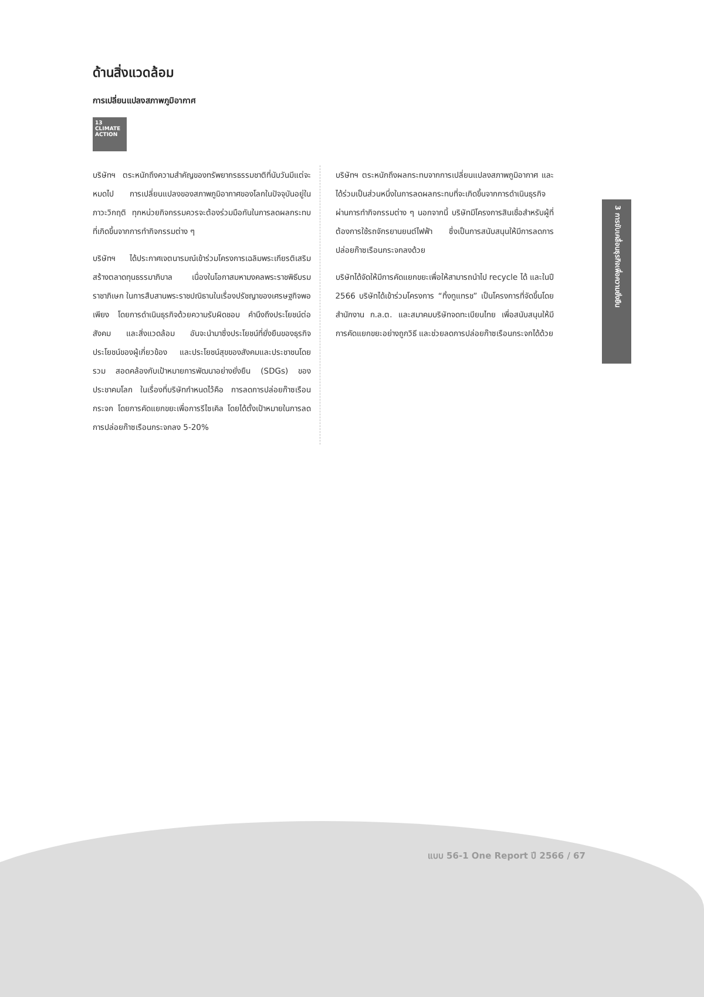ด้านสิ่งแวดล้อม
การเปลี่ยนแปลงสภาพภูมิอากาศ
13 CLIMATE ACTION
บริษัทฯ ตระหนักถึงความสำคัญของทรัพยากรธรรมชาติที่นับวันมีแต่จะหมดไป การเปลี่ยนแปลงของสภาพภูมิอากาศของโลกในปัจจุบันอยู่ในภาวะวิกฤติ ทุกหน่วยกิจกรรมควรจะต้องร่วมมือกันในการลดผลกระทบที่เกิดขึ้นจากการทำกิจกรรมต่าง ๆ
บริษัทฯ ได้ประกาศเจตนารมณ์เข้าร่วมโครงการเฉลิมพระเกียรติเสริมสร้างตลาดทุนธรรมาภิบาล เนื่องในโอกาสมหามงคลพระราชพิธีบรมราชาภิเษก ในการสืบสานพระราชปณิธานในเรื่องปรัชญาของเศรษฐกิจพอเพียง โดยการดำเนินธุรกิจด้วยความรับผิดชอบ คำนึงถึงประโยชน์ต่อสังคม และสิ่งแวดล้อม อันจะนำมาซึ่งประโยชน์ที่ยั่งยืนของธุรกิจ ประโยชน์ของผู้เกี่ยวข้อง และประโยชน์สุขของสังคมและประชาชนโดยรวม สอดคล้องกับเป้าหมายการพัฒนาอย่างยั่งยืน (SDGs) ของประชาคมโลก ในเรื่องที่บริษัทกำหนดไว้คือ การลดการปล่อยก๊าซเรือนกระจก โดยการคัดแยกขยะเพื่อการรีไซเคิล โดยได้ตั้งเป้าหมายในการลดการปล่อยก๊าซเรือนกระจกลง 5-20%
บริษัทฯ ตระหนักถึงผลกระทบจากการเปลี่ยนแปลงสภาพภูมิอากาศ และได้ร่วมเป็นส่วนหนึ่งในการลดผลกระทบที่จะเกิดขึ้นจากการดำเนินธุรกิจผ่านการทำกิจกรรมต่าง ๆ นอกจากนี้ บริษัทมีโครงการสินเชื่อสำหรับผู้ที่ต้องการใช้รถจักรยานยนต์ไฟฟ้า ซึ่งเป็นการสนับสนุนให้มีการลดการปล่อยก๊าซเรือนกระจกลงด้วย
บริษัทได้จัดให้มีการคัดแยกขยะเพื่อให้สามารถนำไป recycle ได้ และในปี 2566 บริษัทได้เข้าร่วมโครงการ “ทิ้งทูแทรช” เป็นโครงการที่จัดขึ้นโดย สำนักงาน ก.ล.ต. และสมาคมบริษัทจดทะเบียนไทย เพื่อสนับสนุนให้มีการคัดแยกขยะอย่างถูกวิธี และช่วยลดการปล่อยก๊าซเรือนกระจกได้ด้วย
3 การขับเคลื่อนธุรกิจเพื่อความยั่งยืน
แบบ 56-1 One Report ปี 2566 / 67